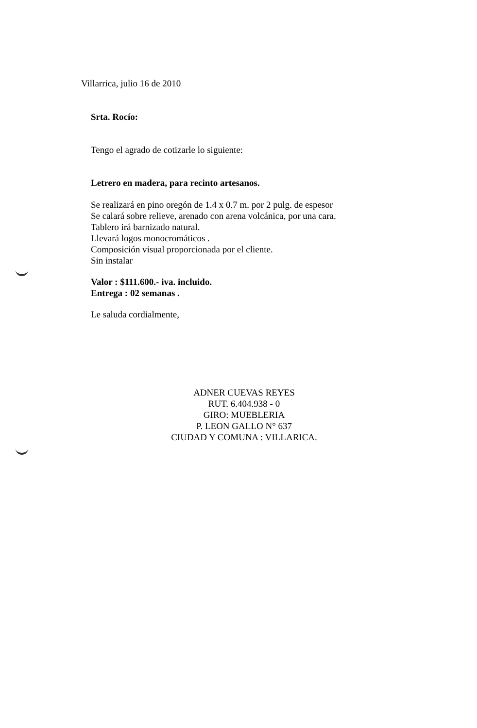Villarrica, julio 16 de 2010
Srta. Rocío:
Tengo el agrado de cotizarle lo siguiente:
Letrero en madera, para recinto artesanos.
Se realizará en pino oregón de 1.4 x 0.7 m. por 2 pulg. de espesor
Se calará sobre relieve, arenado con arena volcánica, por una cara.
Tablero irá barnizado natural.
Llevará logos monocromáticos .
Composición visual proporcionada por el cliente.
Sin instalar
Valor : $111.600.- iva. incluido.
Entrega : 02 semanas .
Le saluda cordialmente,
ADNER CUEVAS REYES
RUT. 6.404.938 - 0
GIRO: MUEBLERIA
P. LEON GALLO N° 637
CIUDAD Y COMUNA : VILLARICA.